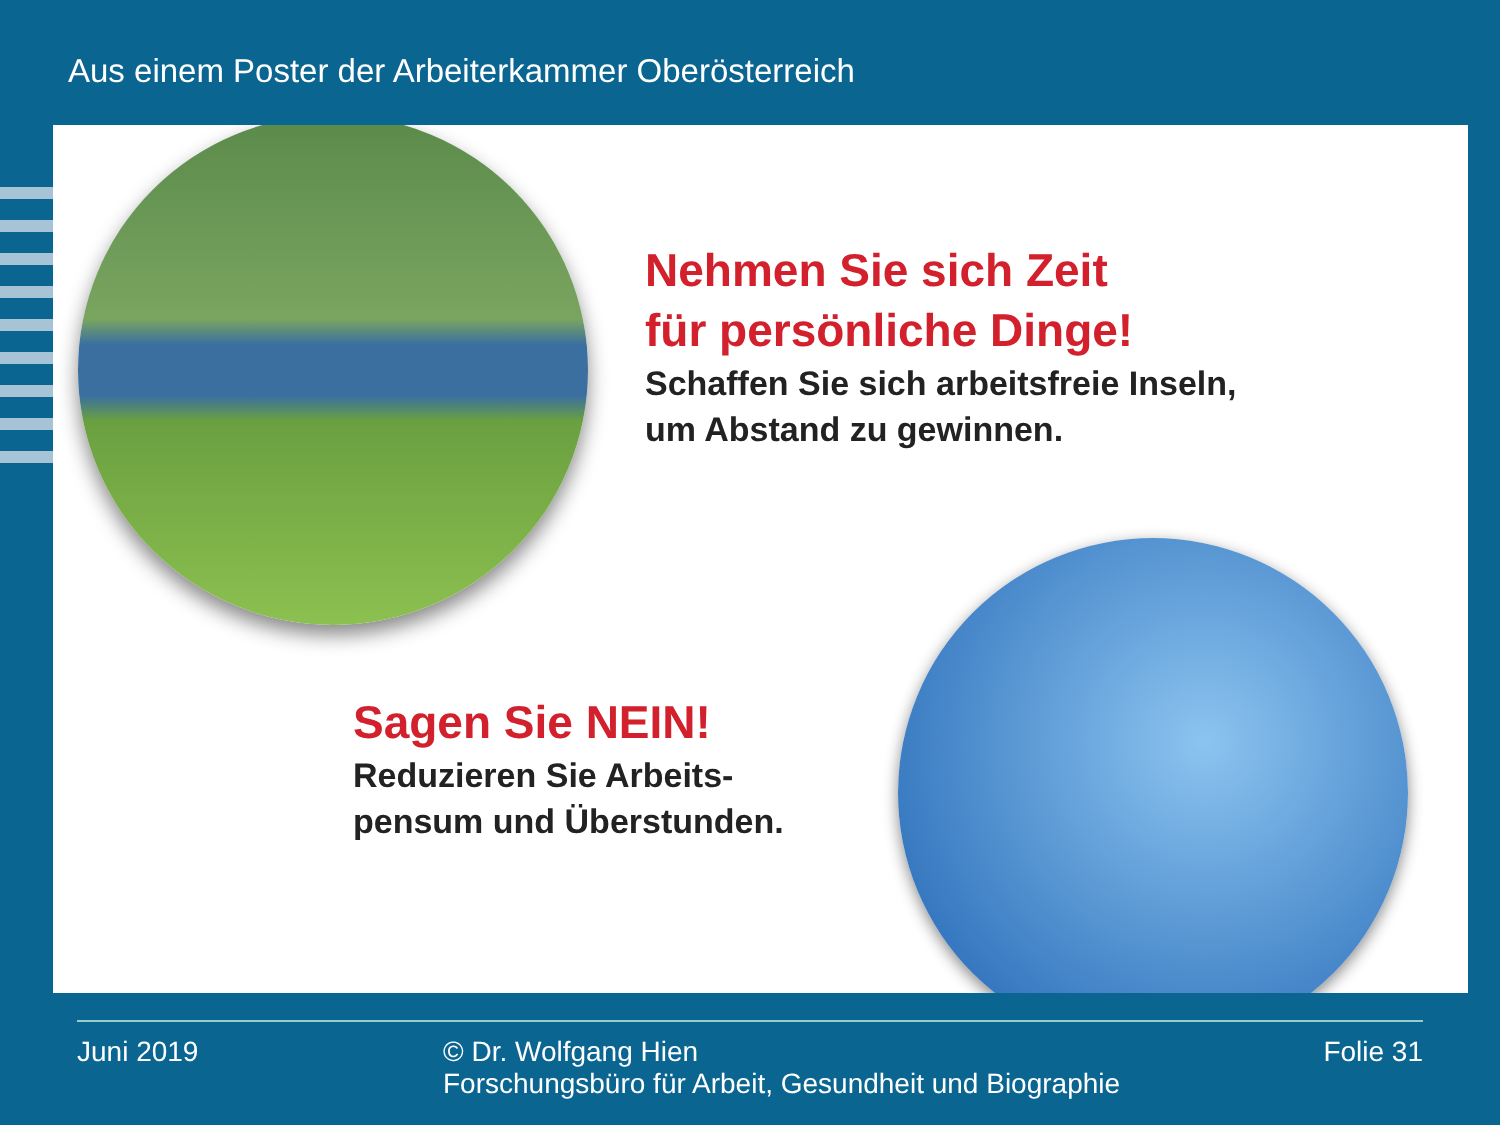Aus einem Poster der Arbeiterkammer Oberösterreich
Nehmen Sie sich Zeit
für persönliche Dinge!
Schaffen Sie sich arbeitsfreie Inseln,
um Abstand zu gewinnen.
Sagen Sie NEIN!
Reduzieren Sie Arbeits-
pensum und Überstunden.
Juni 2019 © Dr. Wolfgang Hien
Forschungsbüro für Arbeit, Gesundheit und Biographie
Folie 31